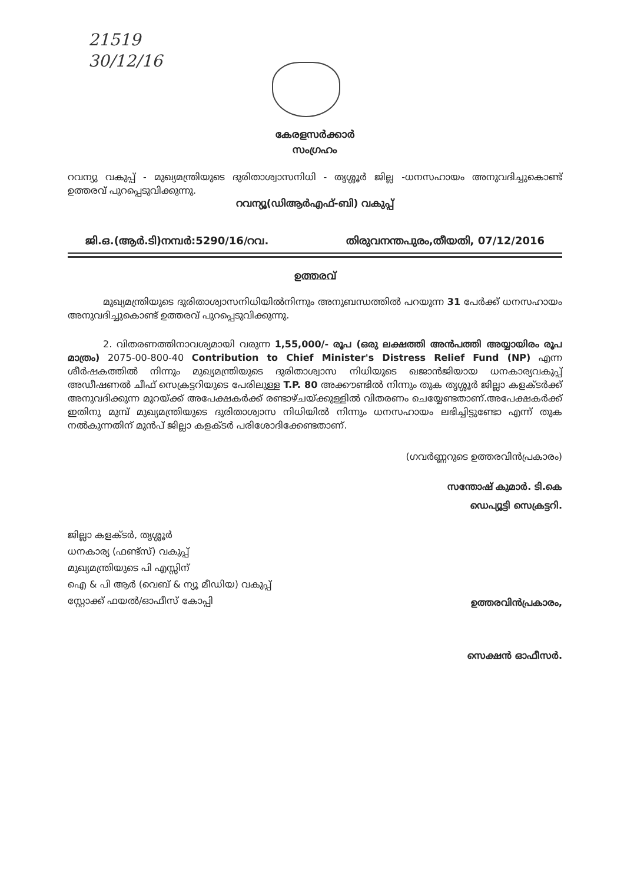21519
30/12/16
കേരളസർക്കാർ
സംഗ്രഹം
റവന്യു വകുപ്പ് - മുഖ്യമന്ത്രിയുടെ ദുരിതാശ്വാസനിധി - തൃശ്ശൂർ ജില്ല -ധനസഹായം അനുവദിച്ചുകൊണ്ട് ഉത്തരവ് പുറപ്പെടുവിക്കുന്നു.
റവന്യൂ(ഡിആർഎഫ്-ബി) വകുപ്പ്
ജി.ഒ.(ആർ.ടി)നമ്പർ:5290/16/റവ. തിരുവനന്തപുരം,തീയതി, 07/12/2016
ഉത്തരവ്
മുഖ്യമന്ത്രിയുടെ ദുരിതാശ്വാസനിധിയിൽനിന്നും അനുബന്ധത്തിൽ പറയുന്ന 31 പേർക്ക് ധനസഹായം അനുവദിച്ചുകൊണ്ട് ഉത്തരവ് പുറപ്പെടുവിക്കുന്നു.
2. വിതരണത്തിനാവശ്യമായി വരുന്ന 1,55,000/- രൂപ (ഒരു ലക്ഷത്തി അൻപത്തി അയ്യായിരം രൂപ മാത്രം) 2075-00-800-40 Contribution to Chief Minister's Distress Relief Fund (NP) എന്ന ശീർഷകത്തിൽ നിന്നും മുഖ്യമന്ത്രിയുടെ ദുരിതാശ്വാസ നിധിയുടെ ഖജാൻജിയായ ധനകാര്യവകുപ്പ് അഡീഷണൽ ചീഫ് സെക്രട്ടറിയുടെ പേരിലുള്ള T.P. 80 അക്കൗണ്ടിൽ നിന്നും തുക തൃശ്ശൂർ ജില്ലാ കളക്ടർക്ക് അനുവദിക്കുന്ന മുറയ്ക്ക് അപേക്ഷകർക്ക് രണ്ടാഴ്ചയ്ക്കുള്ളിൽ വിതരണം ചെയ്യേണ്ടതാണ്.അപേക്ഷകർക്ക് ഇതിനു മുമ്പ് മുഖ്യമന്ത്രിയുടെ ദുരിതാശ്വാസ നിധിയിൽ നിന്നും ധനസഹായം ലഭിച്ചിട്ടുണ്ടോ എന്ന് തുക നൽകുന്നതിന് മുൻപ് ജില്ലാ കളക്ടർ പരിശോദിക്കേണ്ടതാണ്.
(ഗവർണ്ണറുടെ ഉത്തരവിൻപ്രകാരം)
സന്തോഷ് കുമാർ. ടി.കെ
ഡെപ്യൂട്ടി സെക്രട്ടറി.
ജില്ലാ കളക്ടർ, തൃശ്ശൂർ
ധനകാര്യ (ഫണ്ട്സ്) വകുപ്പ്
മുഖ്യമന്ത്രിയുടെ പി എസ്സിന്
ഐ & പി ആർ (വെബ് & ന്യൂ മീഡിയ) വകുപ്പ്
സ്റ്റോക്ക് ഫയൽ/ഓഫീസ് കോപ്പി
ഉത്തരവിൻപ്രകാരം,
സെക്ഷൻ ഓഫീസർ.